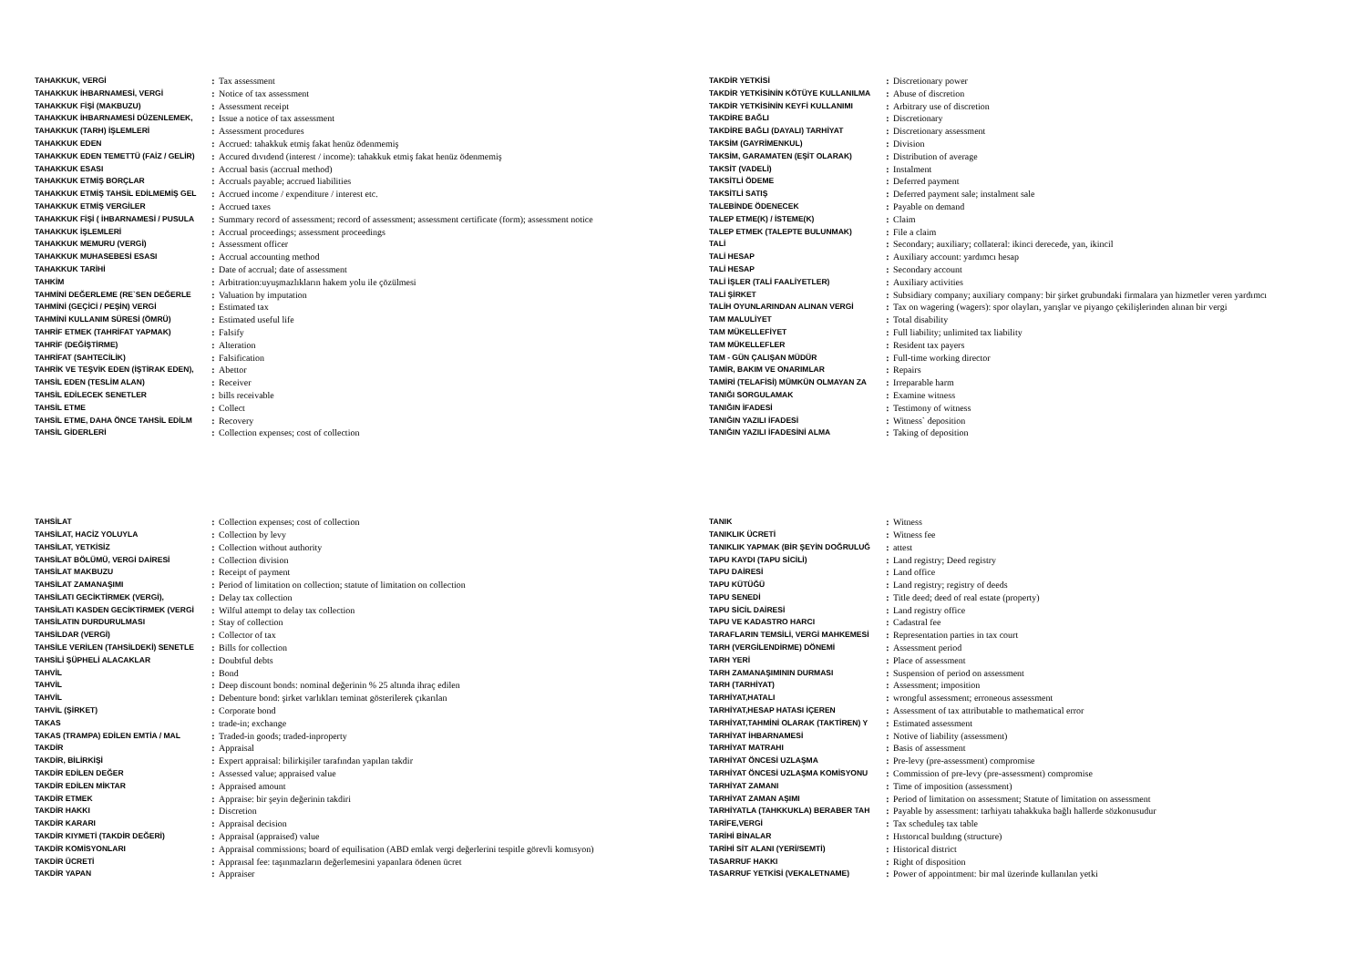| TAHAKKUK, VERGİ | : | Tax assessment |
| TAHAKKUK İHBARNAMESİ, VERGİ | : | Notice of tax assessment |
| TAHAKKUK FİŞİ (MAKBUZU) | : | Assessment receipt |
| TAHAKKUK İHBARNAMESİ DÜZENLEMEK, | : | Issue a notice of tax assessment |
| TAHAKKUK (TARH) İŞLEMLERİ | : | Assessment procedures |
| TAHAKKUK EDEN | : | Accrued: tahakkuk etmiş fakat henüz ödenmemiş |
| TAHAKKUK EDEN TEMETTÜ (FAİZ / GELİR) | : | Accured dıvıdend (interest / income): tahakkuk etmiş fakat henüz ödenmemiş |
| TAHAKKUK ESASI | : | Accrual basis (accrual method) |
| TAHAKKUK ETMİŞ BORÇLAR | : | Accruals payable; accrued liabilities |
| TAHAKKUK ETMİŞ TAHSİL EDİLMEMİŞ GEL | : | Accrued income / expenditure / interest etc. |
| TAHAKKUK ETMİŞ VERGİLER | : | Accrued taxes |
| TAHAKKUK FİŞİ ( İHBARNAMESİ / PUSULA | : | Summary record of assessment; record of assessment; assessment certificate (form); assessment notice |
| TAHAKKUK İŞLEMLERİ | : | Accrual proceedings; assessment proceedings |
| TAHAKKUK MEMURU (VERGİ) | : | Assessment officer |
| TAHAKKUK MUHASEBESİ ESASI | : | Accrual accounting method |
| TAHAKKUK TARİHİ | : | Date of accrual; date of assessment |
| TAHKİM | : | Arbitration:uyuşmazlıkların hakem yolu ile çözülmesi |
| TAHMİNİ DEĞERLEME (RE`SEN DEĞERLE | : | Valuation by imputation |
| TAHMİNİ (GEÇİCİ / PEŞİN) VERGİ | : | Estimated tax |
| TAHMİNİ KULLANIM SÜRESİ (ÖMRÜ) | : | Estimated useful life |
| TAHRİF ETMEK (TAHRİFAT YAPMAK) | : | Falsify |
| TAHRİF (DEĞİŞTİRME) | : | Alteration |
| TAHRİFAT (SAHTECİLİK) | : | Falsification |
| TAHRİK VE TEŞVİK EDEN (İŞTİRAK EDEN), | : | Abettor |
| TAHSİL EDEN (TESLİM ALAN) | : | Receiver |
| TAHSİL EDİLECEK SENETLER | : | bills receivable |
| TAHSİL ETME | : | Collect |
| TAHSİL ETME, DAHA ÖNCE TAHSİL EDİLM | : | Recovery |
| TAHSİL GİDERLERİ | : | Collection expenses; cost of collection |
| TAKDİR YETKİSİ | : | Discretionary power |
| TAKDİR YETKİSİNİN KÖTÜYE KULLANILMA | : | Abuse of discretion |
| TAKDİR YETKİSİNİN KEYFİ KULLANIMI | : | Arbitrary use of discretion |
| TAKDİRE BAĞLI | : | Discretionary |
| TAKDİRE BAĞLI (DAYALI) TARHİYAT | : | Discretionary assessment |
| TAKSİM (GAYRİMENKUL) | : | Division |
| TAKSİM, GARAMATEN (EŞİT OLARAK) | : | Distribution of average |
| TAKSİT (VADELİ) | : | Instalment |
| TAKSİTLİ ÖDEME | : | Deferred payment |
| TAKSİTLİ SATIŞ | : | Deferred payment sale; instalment sale |
| TALEBİNDE ÖDENECEK | : | Payable on demand |
| TALEP ETME(K) / İSTEME(K) | : | Claim |
| TALEP ETMEK (TALEPTE BULUNMAK) | : | File a claim |
| TALİ | : | Secondary; auxiliary; collateral: ikinci derecede, yan, ikincil |
| TALİ HESAP | : | Auxiliary account: yardımcı hesap |
| TALİ HESAP | : | Secondary account |
| TALİ İŞLER (TALİ FAALİYETLER) | : | Auxiliary activities |
| TALİ ŞİRKET | : | Subsidiary company; auxiliary company: bir şirket grubundaki firmalara yan hizmetler veren yardımcı |
| TALİH OYUNLARINDAN ALINAN VERGİ | : | Tax on wagering (wagers): spor olayları, yarışlar ve piyango çekilişlerinden alınan bir vergi |
| TAM MALULİYET | : | Total disability |
| TAM MÜKELLEFİYET | : | Full liability; unlimited tax liability |
| TAM MÜKELLEFLER | : | Resident tax payers |
| TAM - GÜN ÇALIŞAN MÜDÜR | : | Full-time working director |
| TAMİR, BAKIM VE ONARIMLAR | : | Repairs |
| TAMİRİ (TELAFİSİ) MÜMKÜN OLMAYAN ZA | : | Irreparable harm |
| TANIĞI SORGULAMAK | : | Examine witness |
| TANIĞIN İFADESİ | : | Testimony of witness |
| TANIĞIN YAZILI İFADESİ | : | Witness` deposition |
| TANIĞIN YAZILI İFADESİNİ ALMA | : | Taking of deposition |
| TAHSİLAT | : | Collection expenses; cost of collection |
| TAHSİLAT, HACİZ YOLUYLA | : | Collection by levy |
| TAHSİLAT, YETKİSİZ | : | Collection without authority |
| TAHSİLAT BÖLÜMÜ, VERGİ DAİRESİ | : | Collection division |
| TAHSİLAT MAKBUZU | : | Receipt of payment |
| TAHSİLAT ZAMANAŞIMI | : | Period of limitation on collection; statute of limitation on collection |
| TAHSİLATI GECİKTİRMEK (VERGİ), | : | Delay tax collection |
| TAHSİLATI KASDEN GECİKTİRMEK (VERGİ | : | Wilful attempt to delay tax collection |
| TAHSİLATIN DURDURULMASI | : | Stay of collection |
| TAHSİLDAR (VERGİ) | : | Collector of tax |
| TAHSİLE VERİLEN (TAHSİLDEKİ) SENETLE | : | Bills for collection |
| TAHSİLİ ŞÜPHELİ ALACAKLAR | : | Doubtful debts |
| TAHVİL | : | Bond |
| TAHVİL | : | Deep discount bonds: nominal değerinin % 25 altında ihraç edilen |
| TAHVİL | : | Debenture bond: şirket varlıkları teminat gösterilerek çıkarılan |
| TAHVİL (ŞİRKET) | : | Corporate bond |
| TAKAS | : | trade-in; exchange |
| TAKAS (TRAMPA) EDİLEN EMTİA / MAL | : | Traded-in goods; traded-inproperty |
| TAKDİR | : | Appraisal |
| TAKDİR, BİLİRKİŞİ | : | Expert appraisal: bilirkişiler tarafından yapılan takdir |
| TAKDİR EDİLEN DEĞER | : | Assessed value; appraised value |
| TAKDİR EDİLEN MİKTAR | : | Appraised amount |
| TAKDİR ETMEK | : | Appraise: bir şeyin değerinin takdiri |
| TAKDİR HAKKI | : | Discretion |
| TAKDİR KARARI | : | Appraisal decision |
| TAKDİR KIYMETİ (TAKDİR DEĞERİ) | : | Appraisal (appraised) value |
| TAKDİR KOMİSYONLARI | : | Appraisal commissions; board of equilisation (ABD emlak vergi değerlerini tespitle görevli komısyon) |
| TAKDİR ÜCRETİ | : | Appraısal fee: taşınmazların değerlemesini yapanlara ödenen ücret |
| TAKDİR YAPAN | : | Appraiser |
| TANIK | : | Witness |
| TANIKLIK ÜCRETİ | : | Witness fee |
| TANIKLIK YAPMAK (BİR ŞEYİN DOĞRULUĞ | : | attest |
| TAPU KAYDI (TAPU SİCİLİ) | : | Land registry; Deed registry |
| TAPU DAİRESİ | : | Land office |
| TAPU KÜTÜĞÜ | : | Land registry; registry of deeds |
| TAPU SENEDİ | : | Title deed; deed of real estate (property) |
| TAPU SİCİL DAİRESİ | : | Land registry office |
| TAPU VE KADASTRO HARCI | : | Cadastral fee |
| TARAFLARIN TEMSİLİ, VERGİ MAHKEMESİ | : | Representation parties in tax court |
| TARH (VERGİLENDİRME) DÖNEMİ | : | Assessment period |
| TARH YERİ | : | Place of assessment |
| TARH ZAMANAŞIMININ DURMASI | : | Suspension of period on assessment |
| TARH (TARHİYAT) | : | Assessment; imposition |
| TARHİYAT,HATALI | : | wrongful assessment; erroneous assessment |
| TARHİYAT,HESAP HATASI İÇEREN | : | Assessment of tax attributable to mathematical error |
| TARHİYAT,TAHMİNİ OLARAK (TAKTİREN) Y | : | Estimated assessment |
| TARHİYAT İHBARNAMESİ | : | Notive of liability (assessment) |
| TARHİYAT MATRAHI | : | Basis of assessment |
| TARHİYAT ÖNCESİ UZLAŞMA | : | Pre-levy (pre-assessment) compromise |
| TARHİYAT ÖNCESİ UZLAŞMA KOMİSYONU | : | Commission of pre-levy (pre-assessment) compromise |
| TARHİYAT ZAMANI | : | Time of imposition (assessment) |
| TARHİYAT ZAMAN AŞIMI | : | Period of limitation on assessment; Statute of limitation on assessment |
| TARHİYATLA (TAHKKUKLA) BERABER TAH | : | Payable by assessment: tarhiyatı tahakkuka bağlı hallerde sözkonusudur |
| TARİFE,VERGİ | : | Tax scheduleş tax table |
| TARİHİ BİNALAR | : | Hıstorıcal buıldıng (structure) |
| TARİHİ SİT ALANI (YERİ/SEMTİ) | : | Historical district |
| TASARRUF HAKKI | : | Right of disposition |
| TASARRUF YETKİSİ (VEKALETNAME) | : | Power of appointment: bir mal üzerinde kullanılan yetki |